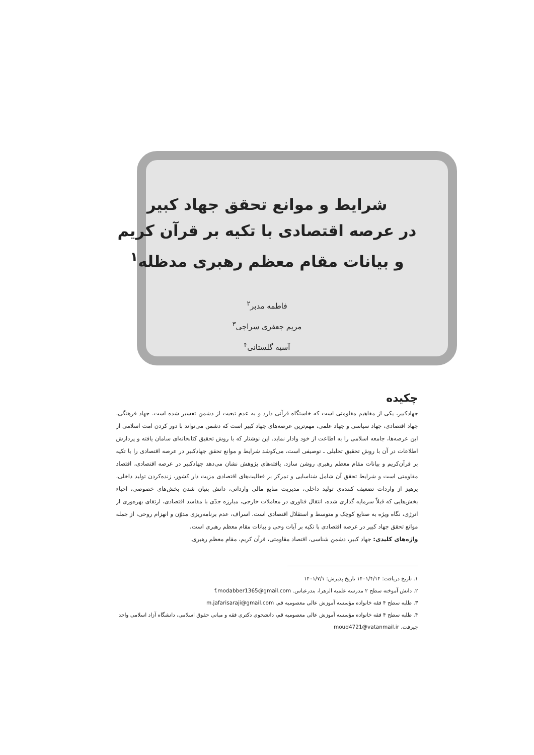شرایط و موانع تحقق جهاد کبیر
در عرصه اقتصادی با تکیه بر قرآن کریم
و بیانات مقام معظم رهبری مدظله<sup>۱</sup>
فاطمه مدبر<sup>۲</sup>
مریم جعفری سراجی<sup>۳</sup>
آسیه گلستانی<sup>۴</sup>
چکیده
جهادکبیر، یکی از مفاهیم مقاومتی است که خاستگاه قرآنی دارد و به عدم تبعیت از دشمن تفسیر شده است. جهاد فرهنگی، جهاد اقتصادی، جهاد سیاسی و جهاد علمی، مهم‌ترین عرصه‌های جهاد کبیر است که دشمن می‌تواند با دور کردن امت اسلامی از این عرصه‌ها، جامعه اسلامی را به اطاعت از خود وادار نماید. این نوشتار که با روش تحقیق کتابخانه‌ای سامان یافته و پردازش اطلاعات در آن با روش تحقیق تحلیلی ـ توصیفی است، می‌کوشد شرایط و موانع تحقق جهادکبیر در عرصه اقتصادی را با تکیه بر قرآن‌کریم و بیانات مقام معظم رهبری روشن سازد. یافته‌های پژوهش نشان می‌دهد جهادکبیر در عرصه اقتصادی، اقتصاد مقاومتی است و شرایط تحقق آن شامل شناسایی و تمرکز بر فعالیت‌های اقتصادی مزیت دار کشور، زنده‌کردن تولید داخلی، پرهیز از واردات تضعیف کننده‌ی تولید داخلی، مدیریت منابع مالی وارداتی، دانش بنیان شدن بخش‌های خصوصی، احیاء بخش‌هایی که قبلاً سرمایه گذاری شده، انتقال فناوری در معاملات خارجی، مبارزه جدّی با مفاسد اقتصادی، ارتقای بهره‌وری از انرژی، نگاه ویژه به صنایع کوچک و متوسط و استقلال اقتصادی است. اسراف، عدم برنامه‌ریزی مدوّن و انهزام روحی، از جمله موانع تحقق جهاد کبیر در عرصه اقتصادی با تکیه بر آیات وحی و بیانات مقام معظم رهبری است.
واژه‌های کلیدی: جهاد کبیر، دشمن شناسی، اقتصاد مقاومتی، قرآن کریم، مقام معظم رهبری.
۱. تاریخ دریافت: ۱۴۰۱/۴/۱۴ تاریخ پذیرش: ۱۴۰۱/۷/۱
۲. دانش آموخته سطح ۲ مدرسه علمیه الزهرا، بندرعباس. f.modabber1365@gmail.com
۳. طلبه سطح ۴ فقه خانواده مؤسسه آموزش عالی معصومیه قم. m.jafarisaraji@gmail.com
۴. طلبه سطح ۴ فقه خانواده مؤسسه آموزش عالی معصومیه قم، دانشجوی دکتری فقه و مبانی حقوق اسلامی، دانشگاه آزاد اسلامی واحد جیرفت. moud4721@vatanmail.ir